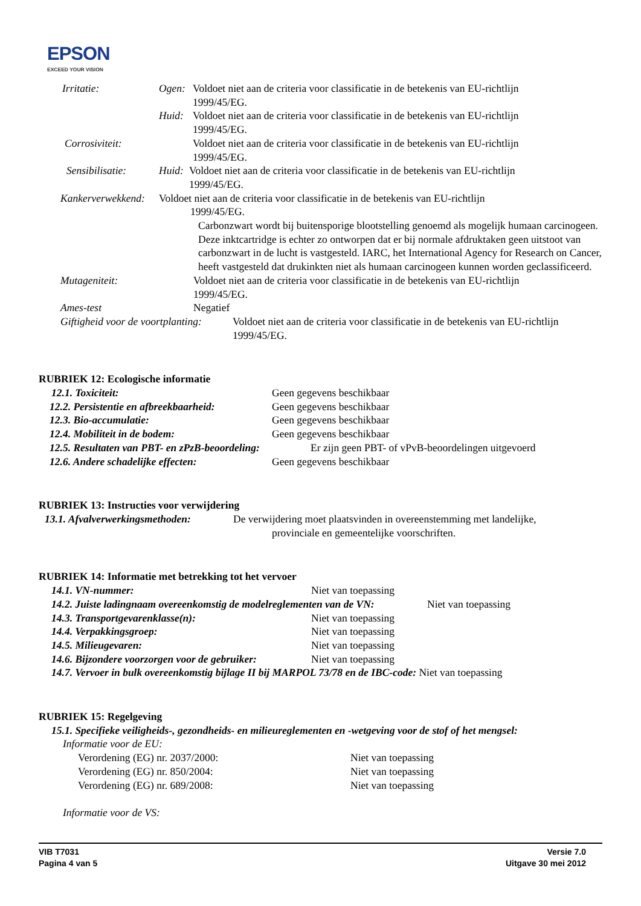EPSON
EXCEED YOUR VISION
Irritatie: Ogen: Voldoet niet aan de criteria voor classificatie in de betekenis van EU-richtlijn
1999/45/EG.
Huid: Voldoet niet aan de criteria voor classificatie in de betekenis van EU-richtlijn
1999/45/EG.
Corrosiviteit: Voldoet niet aan de criteria voor classificatie in de betekenis van EU-richtlijn
1999/45/EG.
Sensibilisatie: Huid:
Voldoet niet aan de criteria voor classificatie in de betekenis van EU-richtlijn
1999/45/EG.
Kankerverwekkend:
Voldoet niet aan de criteria voor classificatie in de betekenis van EU-richtlijn
1999/45/EG.
Carbonzwart wordt bij buitensporige blootstelling genoemd als mogelijk humaan carcinogeen. Deze inktcartridge is echter zo ontworpen dat er bij normale afdruktaken geen uitstoot van carbonzwart in de lucht is vastgesteld. IARC, het International Agency for Research on Cancer, heeft vastgesteld dat drukinkten niet als humaan carcinogeen kunnen worden geclassificeerd.
Mutageniteit: Voldoet niet aan de criteria voor classificatie in de betekenis van EU-richtlijn
1999/45/EG.
Ames-test Negatief
Giftigheid voor de voortplanting:
Voldoet niet aan de criteria voor classificatie in de betekenis van EU-richtlijn
1999/45/EG.
RUBRIEK 12: Ecologische informatie
12.1. Toxiciteit: Geen gegevens beschikbaar
12.2. Persistentie en afbreekbaarheid: Geen gegevens beschikbaar
12.3. Bio-accumulatie: Geen gegevens beschikbaar
12.4. Mobiliteit in de bodem: Geen gegevens beschikbaar
12.5. Resultaten van PBT- en zPzB-beoordeling: Er zijn geen PBT- of vPvB-beoordelingen uitgevoerd
12.6. Andere schadelijke effecten: Geen gegevens beschikbaar
RUBRIEK 13: Instructies voor verwijdering
13.1. Afvalverwerkingsmethoden: De verwijdering moet plaatsvinden in overeenstemming met landelijke,
provinciale en gemeentelijke voorschriften.
RUBRIEK 14: Informatie met betrekking tot het vervoer
14.1. VN-nummer: Niet van toepassing
14.2. Juiste ladingnaam overeenkomstig de modelreglementen van de VN: Niet van toepassing
14.3. Transportgevarenklasse(n): Niet van toepassing
14.4. Verpakkingsgroep: Niet van toepassing
14.5. Milieugevaren: Niet van toepassing
14.6. Bijzondere voorzorgen voor de gebruiker: Niet van toepassing
14.7. Vervoer in bulk overeenkomstig bijlage II bij MARPOL 73/78 en de IBC-code: Niet van toepassing
RUBRIEK 15: Regelgeving
15.1. Specifieke veiligheids-, gezondheids- en milieureglementen en -wetgeving voor de stof of het mengsel:
Informatie voor de EU:
Verordening (EG) nr. 2037/2000: Niet van toepassing
Verordening (EG) nr. 850/2004: Niet van toepassing
Verordening (EG) nr. 689/2008: Niet van toepassing
Informatie voor de VS:
VIB T7031
Pagina 4 van 5
Versie 7.0
Uitgave 30 mei 2012